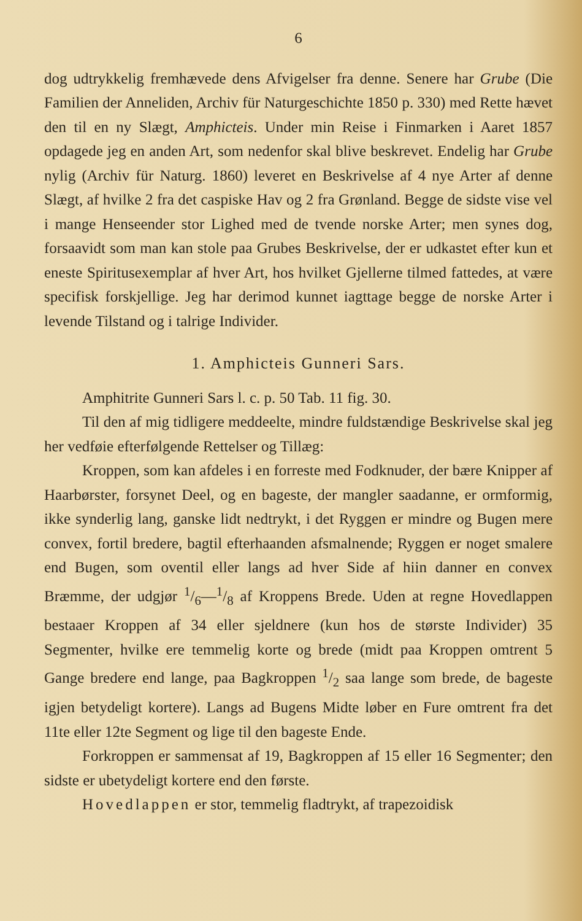6
dog udtrykkelig fremhævede dens Afvigelser fra denne. Senere har Grube (Die Familien der Anneliden, Archiv für Naturgeschichte 1850 p. 330) med Rette hævet den til en ny Slægt, Amphicteis. Under min Reise i Finmarken i Aaret 1857 opdagede jeg en anden Art, som nedenfor skal blive beskrevet. Endelig har Grube nylig (Archiv für Naturg. 1860) leveret en Beskrivelse af 4 nye Arter af denne Slægt, af hvilke 2 fra det caspiske Hav og 2 fra Grønland. Begge de sidste vise vel i mange Henseender stor Lighed med de tvende norske Arter; men synes dog, forsaavidt som man kan stole paa Grubes Beskrivelse, der er udkastet efter kun et eneste Spiritusexemplar af hver Art, hos hvilket Gjellerne tilmed fattedes, at være specifisk forskjellige. Jeg har derimod kunnet iagttage begge de norske Arter i levende Tilstand og i talrige Individer.
1. Amphicteis Gunneri Sars.
Amphitrite Gunneri Sars l. c. p. 50 Tab. 11 fig. 30.
Til den af mig tidligere meddeelte, mindre fuldstændige Beskrivelse skal jeg her vedføie efterfølgende Rettelser og Tillæg:
Kroppen, som kan afdeles i en forreste med Fodknuder, der bære Knipper af Haarbørster, forsynet Deel, og en bageste, der mangler saadanne, er ormformig, ikke synderlig lang, ganske lidt nedtrykt, i det Ryggen er mindre og Bugen mere convex, fortil bredere, bagtil efterhaanden afsmalnende; Ryggen er noget smalere end Bugen, som oventil eller langs ad hver Side af hiin danner en convex Bræmme, der udgjør 1/6—1/8 af Kroppens Brede. Uden at regne Hovedlappen bestaaer Kroppen af 34 eller sjeldnere (kun hos de største Individer) 35 Segmenter, hvilke ere temmelig korte og brede (midt paa Kroppen omtrent 5 Gange bredere end lange, paa Bagkroppen 1/2 saa lange som brede, de bageste igjen betydeligt kortere). Langs ad Bugens Midte løber en Fure omtrent fra det 11te eller 12te Segment og lige til den bageste Ende.
Forkroppen er sammensat af 19, Bagkroppen af 15 eller 16 Segmenter; den sidste er ubetydeligt kortere end den første.
Hovedlappen er stor, temmelig fladtrykt, af trapezoidisk